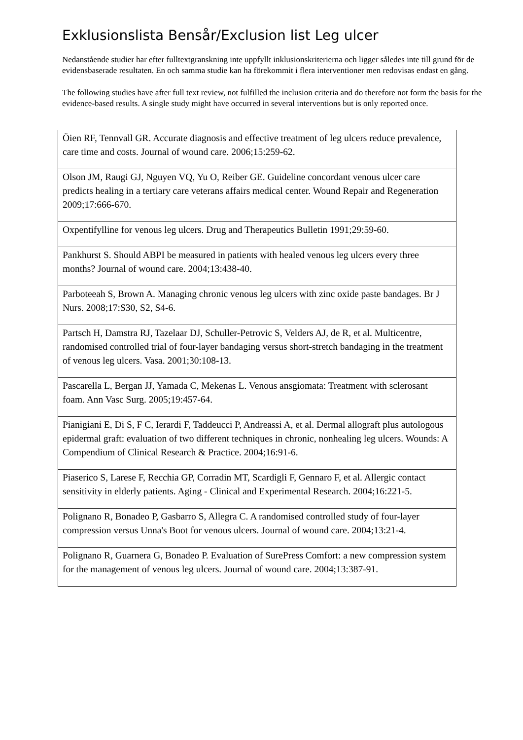Exklusionslista Bensår/Exclusion list Leg ulcer
Nedanstående studier har efter fulltextgranskning inte uppfyllt inklusionskriterierna och ligger således inte till grund för de evidensbaserade resultaten. En och samma studie kan ha förekommit i flera interventioner men redovisas endast en gång.
The following studies have after full text review, not fulfilled the inclusion criteria and do therefore not form the basis for the evidence-based results. A single study might have occurred in several interventions but is only reported once.
| Öien RF, Tennvall GR. Accurate diagnosis and effective treatment of leg ulcers reduce prevalence, care time and costs. Journal of wound care. 2006;15:259-62. |
| Olson JM, Raugi GJ, Nguyen VQ, Yu O, Reiber GE. Guideline concordant venous ulcer care predicts healing in a tertiary care veterans affairs medical center. Wound Repair and Regeneration 2009;17:666-670. |
| Oxpentifylline for venous leg ulcers. Drug and Therapeutics Bulletin 1991;29:59-60. |
| Pankhurst S. Should ABPI be measured in patients with healed venous leg ulcers every three months? Journal of wound care. 2004;13:438-40. |
| Parboteeah S, Brown A. Managing chronic venous leg ulcers with zinc oxide paste bandages. Br J Nurs. 2008;17:S30, S2, S4-6. |
| Partsch H, Damstra RJ, Tazelaar DJ, Schuller-Petrovic S, Velders AJ, de R, et al. Multicentre, randomised controlled trial of four-layer bandaging versus short-stretch bandaging in the treatment of venous leg ulcers. Vasa. 2001;30:108-13. |
| Pascarella L, Bergan JJ, Yamada C, Mekenas L. Venous ansgiomata: Treatment with sclerosant foam. Ann Vasc Surg. 2005;19:457-64. |
| Pianigiani E, Di S, F C, Ierardi F, Taddeucci P, Andreassi A, et al. Dermal allograft plus autologous epidermal graft: evaluation of two different techniques in chronic, nonhealing leg ulcers. Wounds: A Compendium of Clinical Research & Practice. 2004;16:91-6. |
| Piaserico S, Larese F, Recchia GP, Corradin MT, Scardigli F, Gennaro F, et al. Allergic contact sensitivity in elderly patients. Aging - Clinical and Experimental Research. 2004;16:221-5. |
| Polignano R, Bonadeo P, Gasbarro S, Allegra C. A randomised controlled study of four-layer compression versus Unna's Boot for venous ulcers. Journal of wound care. 2004;13:21-4. |
| Polignano R, Guarnera G, Bonadeo P. Evaluation of SurePress Comfort: a new compression system for the management of venous leg ulcers. Journal of wound care. 2004;13:387-91. |